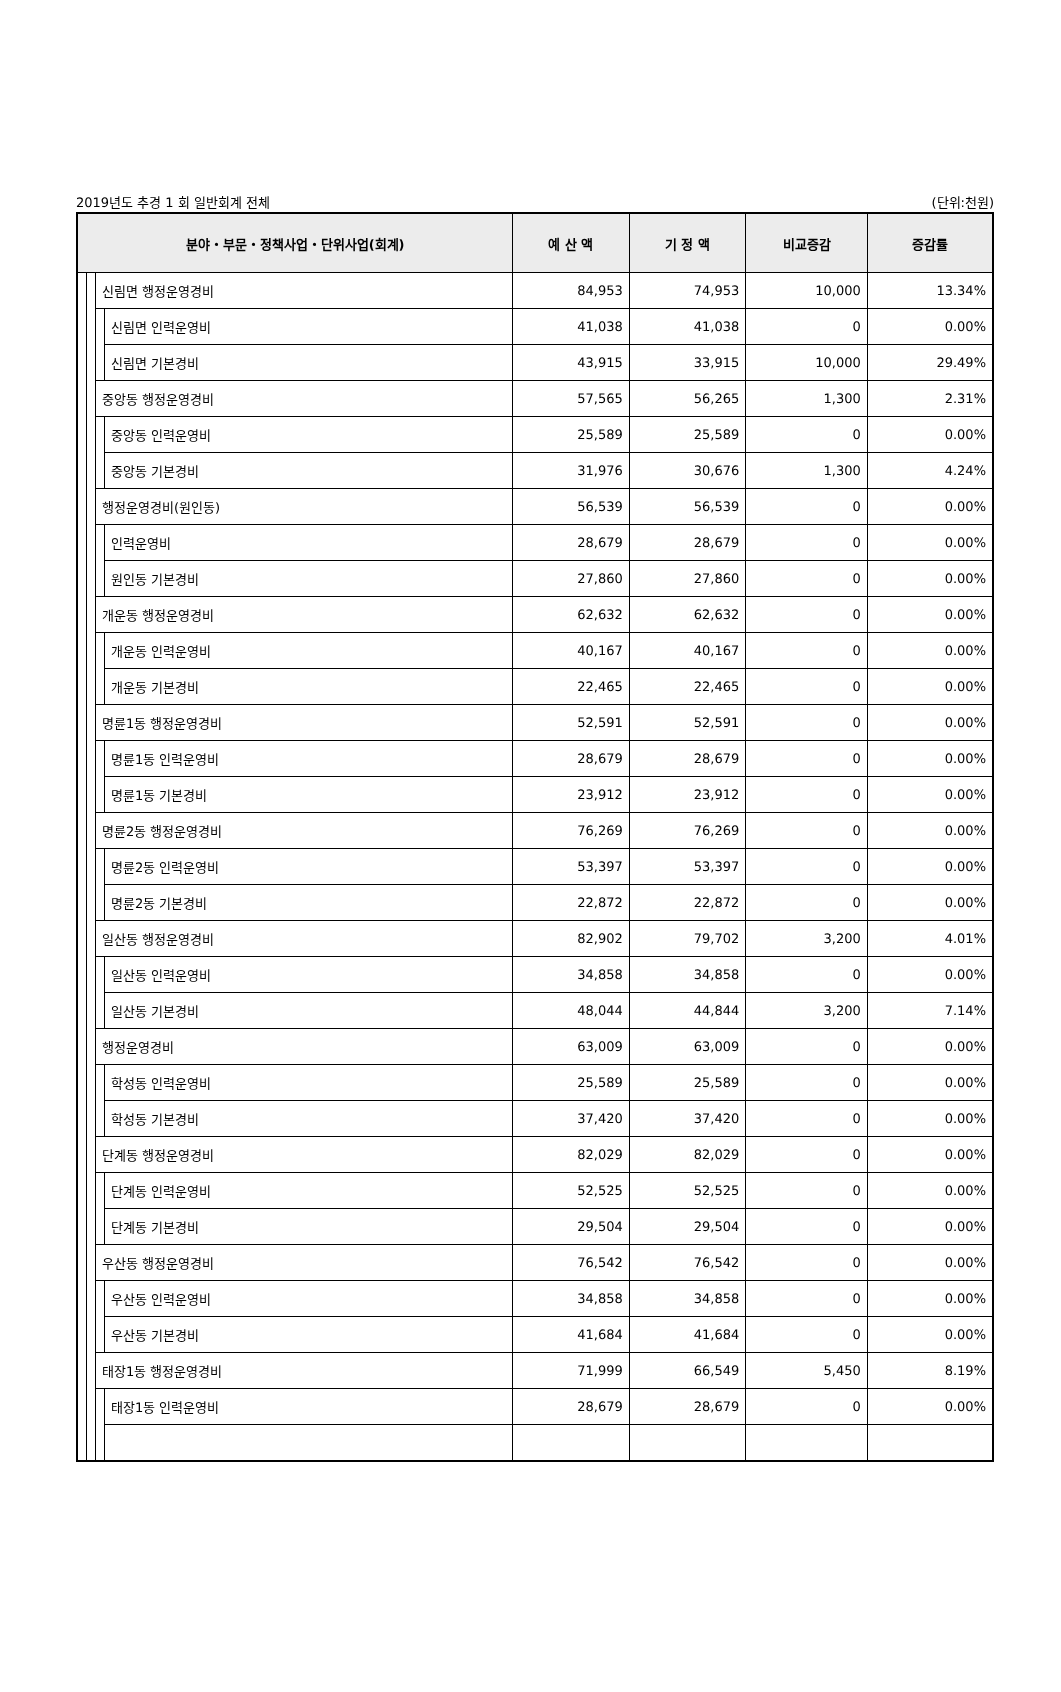2019년도 추경 1 회 일반회계 전체 (단위:천원)
| 분야・부문・정책사업・단위사업(회계) | | | | 예 산 액 | 기 정 액 | 비교증감 | 증감률 |
| --- | --- | --- | --- | --- | --- | --- | --- |
| | | 신림면 행정운영경비 | | 84,953 | 74,953 | 10,000 | 13.34% |
| | | | 신림면 인력운영비 | 41,038 | 41,038 | 0 | 0.00% |
| | | | 신림면 기본경비 | 43,915 | 33,915 | 10,000 | 29.49% |
| | | 중앙동 행정운영경비 | | 57,565 | 56,265 | 1,300 | 2.31% |
| | | | 중앙동 인력운영비 | 25,589 | 25,589 | 0 | 0.00% |
| | | | 중앙동 기본경비 | 31,976 | 30,676 | 1,300 | 4.24% |
| | | 행정운영경비(원인동) | | 56,539 | 56,539 | 0 | 0.00% |
| | | | 인력운영비 | 28,679 | 28,679 | 0 | 0.00% |
| | | | 원인동 기본경비 | 27,860 | 27,860 | 0 | 0.00% |
| | | 개운동 행정운영경비 | | 62,632 | 62,632 | 0 | 0.00% |
| | | | 개운동 인력운영비 | 40,167 | 40,167 | 0 | 0.00% |
| | | | 개운동 기본경비 | 22,465 | 22,465 | 0 | 0.00% |
| | | 명륜1동 행정운영경비 | | 52,591 | 52,591 | 0 | 0.00% |
| | | | 명륜1동 인력운영비 | 28,679 | 28,679 | 0 | 0.00% |
| | | | 명륜1동 기본경비 | 23,912 | 23,912 | 0 | 0.00% |
| | | 명륜2동 행정운영경비 | | 76,269 | 76,269 | 0 | 0.00% |
| | | | 명륜2동 인력운영비 | 53,397 | 53,397 | 0 | 0.00% |
| | | | 명륜2동 기본경비 | 22,872 | 22,872 | 0 | 0.00% |
| | | 일산동 행정운영경비 | | 82,902 | 79,702 | 3,200 | 4.01% |
| | | | 일산동 인력운영비 | 34,858 | 34,858 | 0 | 0.00% |
| | | | 일산동 기본경비 | 48,044 | 44,844 | 3,200 | 7.14% |
| | | 행정운영경비 | | 63,009 | 63,009 | 0 | 0.00% |
| | | | 학성동 인력운영비 | 25,589 | 25,589 | 0 | 0.00% |
| | | | 학성동 기본경비 | 37,420 | 37,420 | 0 | 0.00% |
| | | 단계동 행정운영경비 | | 82,029 | 82,029 | 0 | 0.00% |
| | | | 단계동 인력운영비 | 52,525 | 52,525 | 0 | 0.00% |
| | | | 단계동 기본경비 | 29,504 | 29,504 | 0 | 0.00% |
| | | 우산동 행정운영경비 | | 76,542 | 76,542 | 0 | 0.00% |
| | | | 우산동 인력운영비 | 34,858 | 34,858 | 0 | 0.00% |
| | | | 우산동 기본경비 | 41,684 | 41,684 | 0 | 0.00% |
| | | 태장1동 행정운영경비 | | 71,999 | 66,549 | 5,450 | 8.19% |
| | | | 태장1동 인력운영비 | 28,679 | 28,679 | 0 | 0.00% |